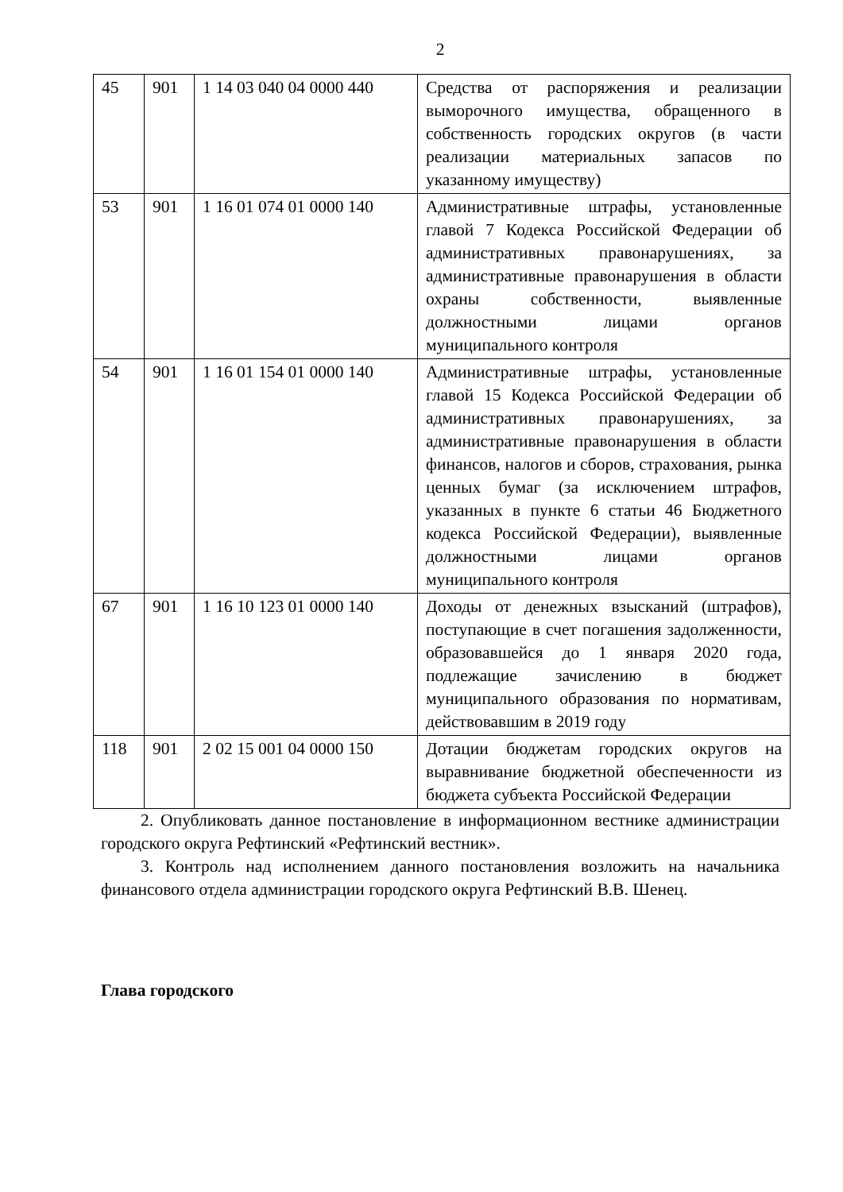2
| 45 | 901 | 1 14 03 040 04 0000 440 | Средства от распоряжения и реализации выморочного имущества, обращенного в собственность городских округов (в части реализации материальных запасов по указанному имуществу) |
| 53 | 901 | 1 16 01 074 01 0000 140 | Административные штрафы, установленные главой 7 Кодекса Российской Федерации об административных правонарушениях, за административные правонарушения в области охраны собственности, выявленные должностными лицами органов муниципального контроля |
| 54 | 901 | 1 16 01 154 01 0000 140 | Административные штрафы, установленные главой 15 Кодекса Российской Федерации об административных правонарушениях, за административные правонарушения в области финансов, налогов и сборов, страхования, рынка ценных бумаг (за исключением штрафов, указанных в пункте 6 статьи 46 Бюджетного кодекса Российской Федерации), выявленные должностными лицами органов муниципального контроля |
| 67 | 901 | 1 16 10 123 01 0000 140 | Доходы от денежных взысканий (штрафов), поступающие в счет погашения задолженности, образовавшейся до 1 января 2020 года, подлежащие зачислению в бюджет муниципального образования по нормативам, действовавшим в 2019 году |
| 118 | 901 | 2 02 15 001 04 0000 150 | Дотации бюджетам городских округов на выравнивание бюджетной обеспеченности из бюджета субъекта Российской Федерации |
2. Опубликовать данное постановление в информационном вестнике администрации городского округа Рефтинский «Рефтинский вестник».
3. Контроль над исполнением данного постановления возложить на начальника финансового отдела администрации городского округа Рефтинский В.В. Шенец.
Глава городского